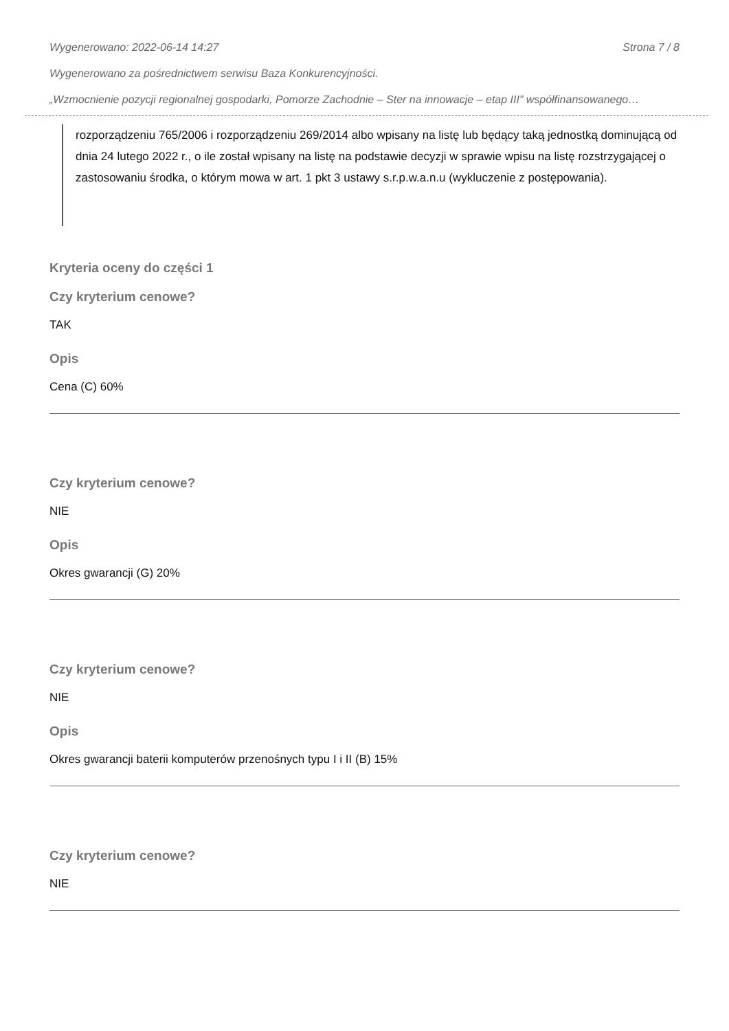Wygenerowano: 2022-06-14 14:27 Strona 7 / 8
Wygenerowano za pośrednictwem serwisu Baza Konkurencyjności.
„Wzmocnienie pozycji regionalnej gospodarki, Pomorze Zachodnie – Ster na innowacje – etap III” współfinansowanego…
rozporządzeniu 765/2006 i rozporządzeniu 269/2014 albo wpisany na listę lub będący taką jednostką dominującą od dnia 24 lutego 2022 r., o ile został wpisany na listę na podstawie decyzji w sprawie wpisu na listę rozstrzygającej o zastosowaniu środka, o którym mowa w art. 1 pkt 3 ustawy s.r.p.w.a.n.u (wykluczenie z postępowania).
Kryteria oceny do części 1
Czy kryterium cenowe?
TAK
Opis
Cena (C) 60%
Czy kryterium cenowe?
NIE
Opis
Okres gwarancji (G) 20%
Czy kryterium cenowe?
NIE
Opis
Okres gwarancji baterii komputerów przenośnych typu I i II (B) 15%
Czy kryterium cenowe?
NIE